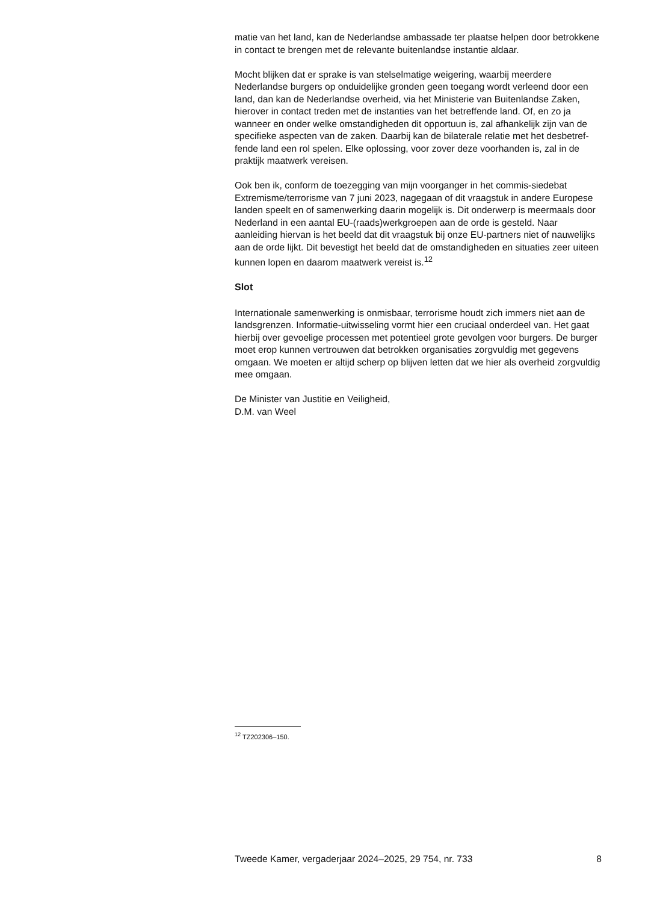matie van het land, kan de Nederlandse ambassade ter plaatse helpen door betrokkene in contact te brengen met de relevante buitenlandse instantie aldaar.
Mocht blijken dat er sprake is van stelselmatige weigering, waarbij meerdere Nederlandse burgers op onduidelijke gronden geen toegang wordt verleend door een land, dan kan de Nederlandse overheid, via het Ministerie van Buitenlandse Zaken, hierover in contact treden met de instanties van het betreffende land. Of, en zo ja wanneer en onder welke omstandigheden dit opportuun is, zal afhankelijk zijn van de specifieke aspecten van de zaken. Daarbij kan de bilaterale relatie met het desbetref-fende land een rol spelen. Elke oplossing, voor zover deze voorhanden is, zal in de praktijk maatwerk vereisen.
Ook ben ik, conform de toezegging van mijn voorganger in het commis-siedebat Extremisme/terrorisme van 7 juni 2023, nagegaan of dit vraagstuk in andere Europese landen speelt en of samenwerking daarin mogelijk is. Dit onderwerp is meermaals door Nederland in een aantal EU-(raads)werkgroepen aan de orde is gesteld. Naar aanleiding hiervan is het beeld dat dit vraagstuk bij onze EU-partners niet of nauwelijks aan de orde lijkt. Dit bevestigt het beeld dat de omstandigheden en situaties zeer uiteen kunnen lopen en daarom maatwerk vereist is.<sup>12</sup>
Slot
Internationale samenwerking is onmisbaar, terrorisme houdt zich immers niet aan de landsgrenzen. Informatie-uitwisseling vormt hier een cruciaal onderdeel van. Het gaat hierbij over gevoelige processen met potentieel grote gevolgen voor burgers. De burger moet erop kunnen vertrouwen dat betrokken organisaties zorgvuldig met gegevens omgaan. We moeten er altijd scherp op blijven letten dat we hier als overheid zorgvuldig mee omgaan.
De Minister van Justitie en Veiligheid,
D.M. van Weel
<sup>12</sup> TZ202306–150.
Tweede Kamer, vergaderjaar 2024–2025, 29 754, nr. 733 8